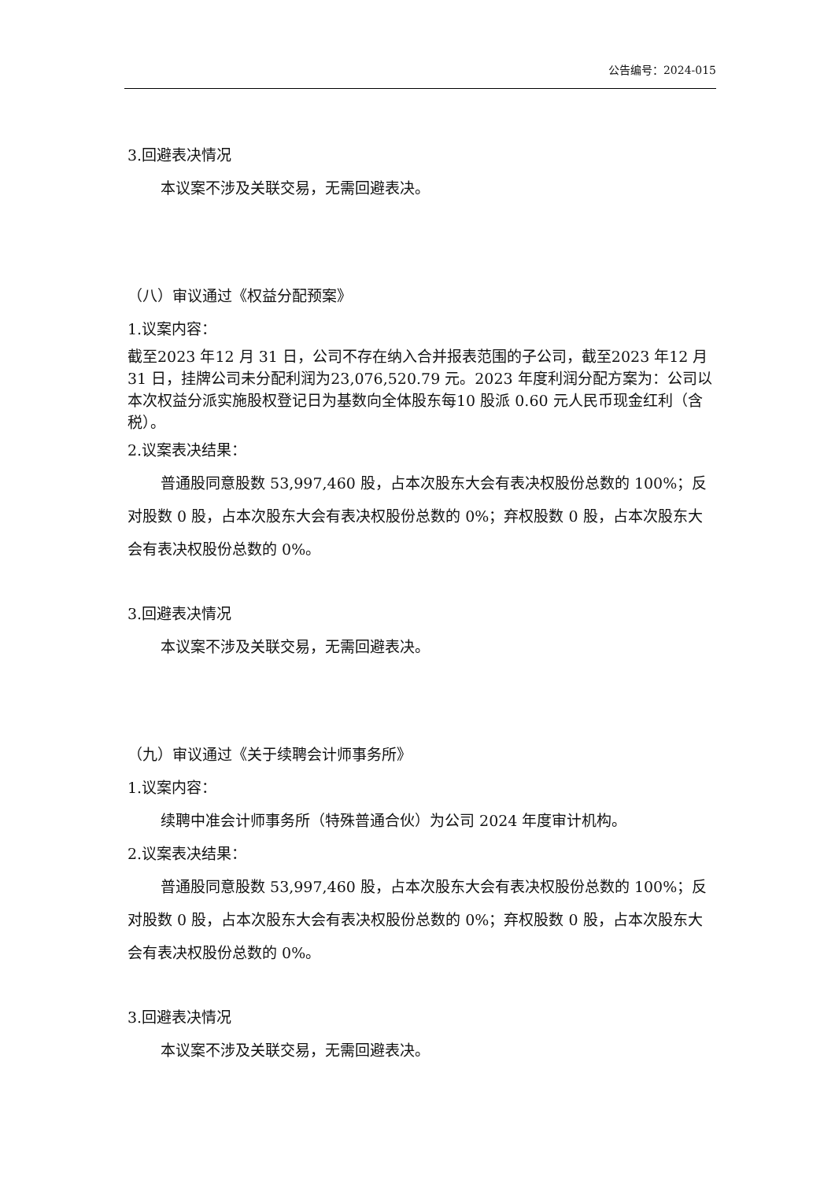公告编号：2024-015
3.回避表决情况
本议案不涉及关联交易，无需回避表决。
（八）审议通过《权益分配预案》
1.议案内容：
截至2023 年12 月 31 日，公司不存在纳入合并报表范围的子公司，截至2023 年12 月 31 日，挂牌公司未分配利润为23,076,520.79 元。2023 年度利润分配方案为：公司以本次权益分派实施股权登记日为基数向全体股东每10 股派 0.60 元人民币现金红利（含税）。
2.议案表决结果：
普通股同意股数 53,997,460 股，占本次股东大会有表决权股份总数的 100%；反对股数 0 股，占本次股东大会有表决权股份总数的 0%；弃权股数 0 股，占本次股东大会有表决权股份总数的 0%。
3.回避表决情况
本议案不涉及关联交易，无需回避表决。
（九）审议通过《关于续聘会计师事务所》
1.议案内容：
续聘中准会计师事务所（特殊普通合伙）为公司 2024 年度审计机构。
2.议案表决结果：
普通股同意股数 53,997,460 股，占本次股东大会有表决权股份总数的 100%；反对股数 0 股，占本次股东大会有表决权股份总数的 0%；弃权股数 0 股，占本次股东大会有表决权股份总数的 0%。
3.回避表决情况
本议案不涉及关联交易，无需回避表决。